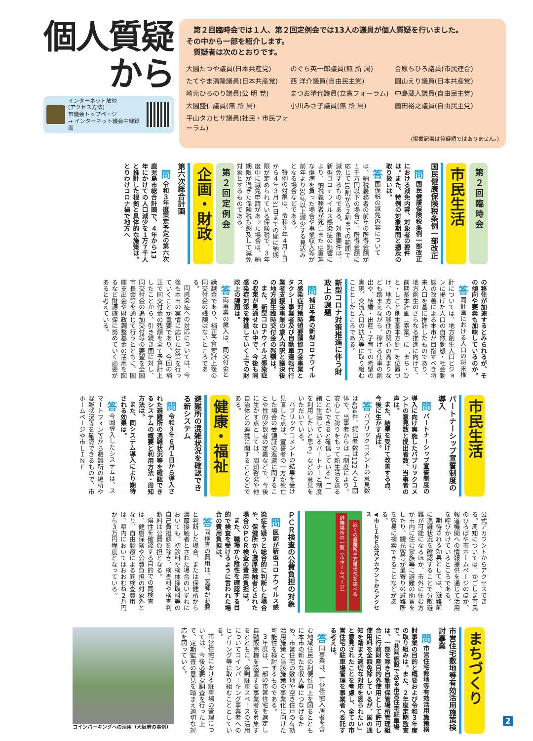個人質疑
から
インターネット放映
(アクセス方法)
市議会トップページ
→ インターネット議会中継録画
　第２回臨時会では１人、第２回定例会では13人の議員が個人質疑を行いました。
その中から一部を紹介します。
　質疑者は次のとおりです。
大園たつや議員(日本共産党) のぐち英一郎議員(無 所 属) 合原ちひろ議員(市民連合) たてやま清隆議員(日本共産党) 西 洋介議員(自由民主党) 園山えり議員(日本共産党) 崎元ひろのり議員(公 明 党) まつお晴代議員(立憲フォーラム) 中島蔵人議員(自由民主党) 大園盛仁議員(無 所 属) 小川みさ子議員(無 所 属) 薗田裕之議員(自由民主党) 平山タカヒサ議員(社民・市民フォーラム)
(掲載記事は質疑順ではありません。)
第２回臨時会
市民生活
国民健康保険税条例一部改正
問 国民健康保険税条例一部改正における減免内容、対象者の要件は。また、特例の対象期間と遡及の取り扱いは。
答 国保税の減免内容については、納税義務者の前年の所得金額が１千万円以下の場合に、所得金額に応じて10割から２割までの範囲で減免するものである。対象要件は、新型コロナウイルス感染症の影響により、納税義務者が死亡または重篤な傷病を負った場合や事業収入等が前年より30％以上減少する見込みとなる場合などである。
特例の対象は、令和３年４月１日から４年３月31日までの間に納期限が定められている保険税で、３年度中に減免申請があった場合は、納期限が過ぎた保険税も遡及して減免対象とするものである。
第２回定例会
企画・財政
第六次総合計画
問 令和３年度策定予定の第六次鹿児島市総合計画で、４年から13年にかけての人口減少を１万７千人と推計した根拠と具体的な施策は。とりわけコロナ禍で地方へ
の移住が加速するとみられるが、その傾向や要素も加味しているのか。
答 同計画における人口の将来推計については、地方創生人口ビジョンに掲げた人口の自然動態・社会動態の改善による本市が目指すべき将来人口を基に推計したものであり、地方創生のさらなる推進に向けて、前期基本計画（素案）に「まち・ひと・しごと創生基本方針」を位置づけ、地方への移住の関心の高まりなども踏まえながら、稼げる仕事の創出や、結婚・出産・子育ての希望の実現、交流人口の拡大等に取り組むこととしたところである。
新型コロナ対策推進に伴う財政上の課題
問 補正予算の新型コロナウイルス感染症対策時短要請協力金事業とタクシー事業者及び自動車運転代行業者支援金事業の歳入内訳と議決後の地方創生臨時交付金の残額は。
また、新型コロナウイルス感染症の収束が見通せない中で、今後も同感染症対策を推進していく上での財政上の課題は。
答 両事業の歳入は、同交付金と繰越金であり、補正予算案計上後の同交付金の残額はないところである。
同感染症への対応については、今後も本市の実情に応じた対策を行っていくことが重要であり、今回の補正で同交付金の残額を全て予算計上したことから、引き続き国に対し、同交付金の追加交付等の要望を全国市長会等を通じて行うとともに、国庫支出金や財政調整基金の活用を図るなど財源確保に努めていく必要があると考えている。
市民生活
パートナーシップ宣誓制度の導入
問 パートナーシップ宣誓制度の導入に向け実施したパブリックコメントの意見数と提出者数、当事者の声は。
また、結果を受けて改善する点、今後に生かす点は。
答 パブリックコメントの意見数は434件、提出者数は122人と１団体で、当事者からは「制度により、安心して誇りをもって新生活を送ることができると確信している」「一緒に生活しているパートナーと制度を利用したいと思う」などの意見をいただいている。
パブリックコメントの結果を受け見直した点は、宣誓者の一方が死亡した場合の受領証の返還に関することや性的少数者の定義などで、今後に生かす点としては、周知啓発や他自治体との連携に関することなどである。
健康・福祉
避難所の混雑状況を確認できる新システム
問 令和３年６月１日から導入された避難所の混雑状況等を確認できるシステムの概要と利用方法・周知方法は。
また、同システム導入により期待される効果は。
答 今回導入したシステムは、スマートフォン等から避難所の場所や混雑状況等を確認できるもので、市ホームページや市ＬＩＮＥ
公式アカウントからアクセスできる。周知については、かごしま市民のひろばや市ホームページのほか、報道機関への情報提供を通じて活用を呼びかけているところである。
期待される効果としては、避難前に混雑状況を確認することで分散避難が可能になるほか、市外に住む方が市内に住む家族等に避難の助言をしたり、観光客等が最寄りの避難所を容易に検索できることなどがある。
◀市ＬＩＮＥ公式アカウントからアクセス
近くの避難所や混雑状況を調べる
避難場所の一覧（市ホームページ）
ＰＣＲ検査の公費負担の対象
問 医師が新型コロナウイルス感染症を疑うと総合的に判断した場合や、保健所から濃厚接触者とされた場合のＰＣＲ検査の費用負担は。
また、職場から陰性を確認する目的で検査を受けるように言われた場合の費用負担は。
答 同検査の費用は、医師が必要と判断した場合、または保健所から濃厚接触者とされた場合のいずれにおいても、初診料や検体採取料等の自己負担額を除き、検査料や検査判断料は公費負担となる。
陰性を確認する目的での同検査は、健康保険や公費負担の対象外となり、自由診療による同検査費用は、県内においてはおおむね２万円から３万円程度となっている。
まちづくり
市営住宅敷地等有効活用施策検討事業
問 市営住宅敷地等有効活用施策検討事業の目的と概要および令和３年度の取り組みは。また、２年度定期監査で、「共同施設である市営住宅駐車場は、一部を除き自動車保管場所管理組合に行政財産目的外使用として許可し使用料を全額免除しているが、国の通知を踏まえ適切な対応を図られたい」と意見されたことを考慮し、全ての市営住宅の駐車場管理を事業者へ委託する考えは。
答 同事業は、市営住宅入居者を含む地域住民の利便性向上を図るとともに本市の新たな収入等につなげるため、市営住宅の敷地や空き住戸の有効活用施策と当該施策の事業化に向けた可能性を検討するものである。
３年度は、一部の市営住宅を選定し自動販売機を設置する事業者を募集するとともに、余剰駐車スペースの活用についてコインパーキング事業者へのヒアリング等に取り組むこととしている。
市営住宅における駐車場の管理については、今後必要な調査を行った上で、定期監査の意見を踏まえ適切な対応を図っていく。
コインパーキングへの活用（大阪府の事例）
2